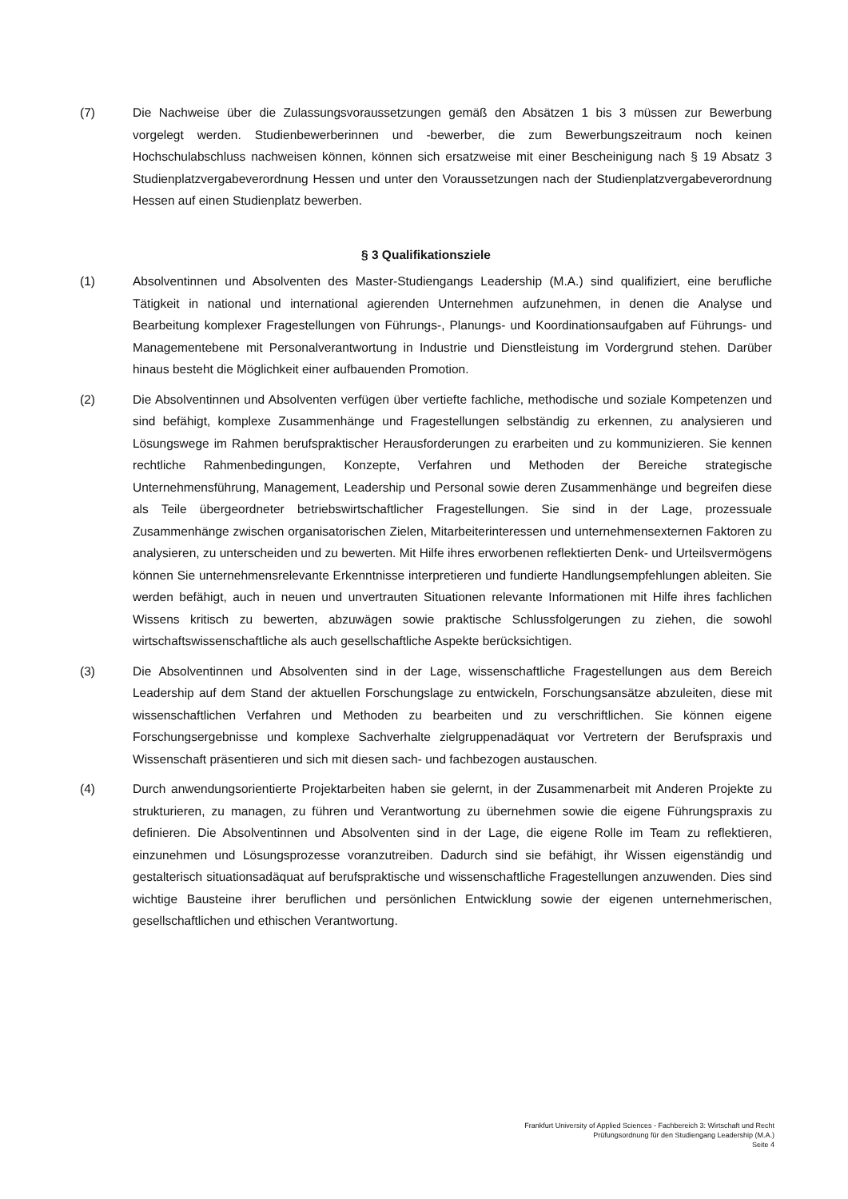(7) Die Nachweise über die Zulassungsvoraussetzungen gemäß den Absätzen 1 bis 3 müssen zur Bewerbung vorgelegt werden. Studienbewerberinnen und -bewerber, die zum Bewerbungszeitraum noch keinen Hochschulabschluss nachweisen können, können sich ersatzweise mit einer Bescheinigung nach § 19 Absatz 3 Studienplatzvergabeverordnung Hessen und unter den Voraussetzungen nach der Studienplatzvergabeverordnung Hessen auf einen Studienplatz bewerben.
§ 3 Qualifikationsziele
(1) Absolventinnen und Absolventen des Master-Studiengangs Leadership (M.A.) sind qualifiziert, eine berufliche Tätigkeit in national und international agierenden Unternehmen aufzunehmen, in denen die Analyse und Bearbeitung komplexer Fragestellungen von Führungs-, Planungs- und Koordinationsaufgaben auf Führungs- und Managementebene mit Personalverantwortung in Industrie und Dienstleistung im Vordergrund stehen. Darüber hinaus besteht die Möglichkeit einer aufbauenden Promotion.
(2) Die Absolventinnen und Absolventen verfügen über vertiefte fachliche, methodische und soziale Kompetenzen und sind befähigt, komplexe Zusammenhänge und Fragestellungen selbständig zu erkennen, zu analysieren und Lösungswege im Rahmen berufspraktischer Herausforderungen zu erarbeiten und zu kommunizieren. Sie kennen rechtliche Rahmenbedingungen, Konzepte, Verfahren und Methoden der Bereiche strategische Unternehmensführung, Management, Leadership und Personal sowie deren Zusammenhänge und begreifen diese als Teile übergeordneter betriebswirtschaftlicher Fragestellungen. Sie sind in der Lage, prozessuale Zusammenhänge zwischen organisatorischen Zielen, Mitarbeiterinteressen und unternehmensexternen Faktoren zu analysieren, zu unterscheiden und zu bewerten. Mit Hilfe ihres erworbenen reflektierten Denk- und Urteilsvermögens können Sie unternehmensrelevante Erkenntnisse interpretieren und fundierte Handlungsempfehlungen ableiten. Sie werden befähigt, auch in neuen und unvertrauten Situationen relevante Informationen mit Hilfe ihres fachlichen Wissens kritisch zu bewerten, abzuwägen sowie praktische Schlussfolgerungen zu ziehen, die sowohl wirtschaftswissenschaftliche als auch gesellschaftliche Aspekte berücksichtigen.
(3) Die Absolventinnen und Absolventen sind in der Lage, wissenschaftliche Fragestellungen aus dem Bereich Leadership auf dem Stand der aktuellen Forschungslage zu entwickeln, Forschungsansätze abzuleiten, diese mit wissenschaftlichen Verfahren und Methoden zu bearbeiten und zu verschriftlichen. Sie können eigene Forschungsergebnisse und komplexe Sachverhalte zielgruppenadäquat vor Vertretern der Berufspraxis und Wissenschaft präsentieren und sich mit diesen sach- und fachbezogen austauschen.
(4) Durch anwendungsorientierte Projektarbeiten haben sie gelernt, in der Zusammenarbeit mit Anderen Projekte zu strukturieren, zu managen, zu führen und Verantwortung zu übernehmen sowie die eigene Führungspraxis zu definieren. Die Absolventinnen und Absolventen sind in der Lage, die eigene Rolle im Team zu reflektieren, einzunehmen und Lösungsprozesse voranzutreiben. Dadurch sind sie befähigt, ihr Wissen eigenständig und gestalterisch situationsadäquat auf berufspraktische und wissenschaftliche Fragestellungen anzuwenden. Dies sind wichtige Bausteine ihrer beruflichen und persönlichen Entwicklung sowie der eigenen unternehmerischen, gesellschaftlichen und ethischen Verantwortung.
Frankfurt University of Applied Sciences - Fachbereich 3: Wirtschaft und Recht
Prüfungsordnung für den Studiengang Leadership (M.A.)
Seite 4